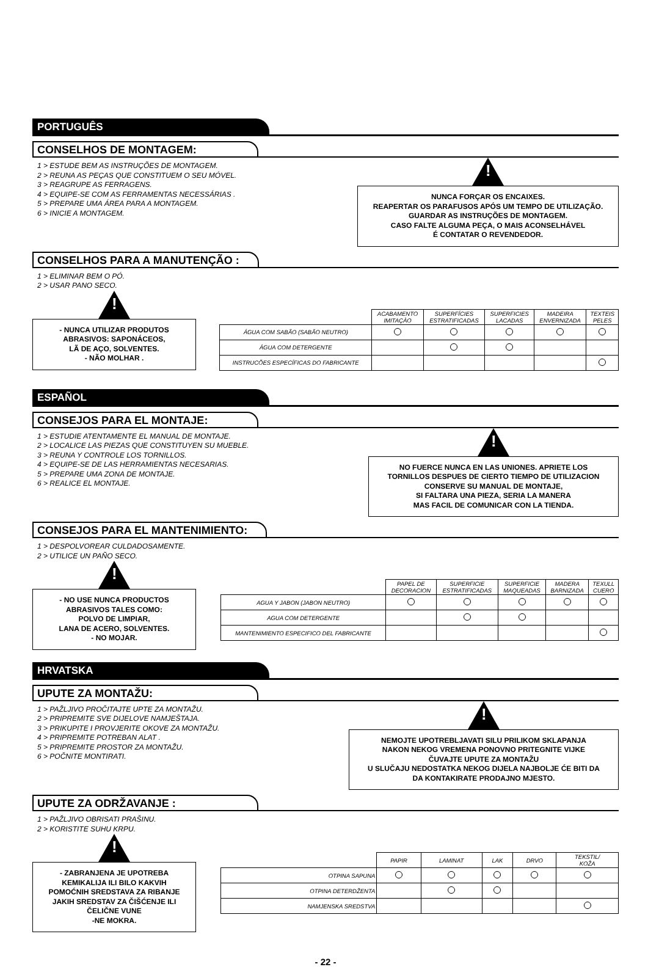PORTUGUÊS
CONSELHOS DE MONTAGEM:
1 > ESTUDE BEM AS INSTRUÇÕES DE MONTAGEM.
2 > REUNA AS PEÇAS QUE CONSTITUEM O SEU MÓVEL.
3 > REAGRUPE AS FERRAGENS.
4 > EQUIPE-SE COM AS FERRAMENTAS NECESSÁRIAS .
5 > PREPARE UMA ÁREA PARA A MONTAGEM.
6 > INICIE A MONTAGEM.
!
NUNCA FORÇAR OS ENCAIXES.
REAPERTAR OS PARAFUSOS APÓS UM TEMPO DE UTILIZAÇÃO.
GUARDAR AS INSTRUÇÕES DE MONTAGEM.
CASO FALTE ALGUMA PEÇA, O MAIS ACONSELHÁVEL
É CONTATAR O REVENDEDOR.
CONSELHOS PARA A MANUTENÇÃO :
1 > ELIMINAR BEM O PÓ.
2 > USAR PANO SECO.
!
- NUNCA UTILIZAR PRODUTOS
ABRASIVOS: SAPONÁCEOS,
LÃ DE AÇO, SOLVENTES.
- NÃO MOLHAR .
| | ACABAMENTO IMITAÇÀO | SUPERFÍCIES ESTRATIFICADAS | SUPERFICIES LACADAS | MADEIRA ENVERNIZADA | TEXTEIS PELES |
| --- | --- | --- | --- | --- | --- |
| ÁGUA COM SABÃO (SABÃO NEUTRO) | | | | | |
| ÁGUA COM DETERGENTE | | | | | |
| INSTRUCÕES ESPECÍFICAS DO FABRICANTE | | | | | |
ESPAÑOL
CONSEJOS PARA EL MONTAJE:
1 > ESTUDIE ATENTAMENTE EL MANUAL DE MONTAJE.
2 > LOCALICE LAS PIEZAS QUE CONSTITUYEN SU MUEBLE.
3 > REUNA Y CONTROLE LOS TORNILLOS.
4 > EQUIPE-SE DE LAS HERRAMIENTAS NECESARIAS.
5 > PREPARE UMA ZONA DE MONTAJE.
6 > REALICE EL MONTAJE.
!
NO FUERCE NUNCA EN LAS UNIONES. APRIETE LOS
TORNILLOS DESPUES DE CIERTO TIEMPO DE UTILIZACION
CONSERVE SU MANUAL DE MONTAJE,
SI FALTARA UNA PIEZA, SERIA LA MANERA
MAS FACIL DE COMUNICAR CON LA TIENDA.
CONSEJOS PARA EL MANTENIMIENTO:
1 > DESPOLVOREAR CULDADOSAMENTE.
2 > UTILICE UN PAÑO SECO.
!
- NO USE NUNCA PRODUCTOS
ABRASIVOS TALES COMO:
POLVO DE LIMPIAR,
LANA DE ACERO, SOLVENTES.
- NO MOJAR.
| | PAPEL DE DECORACION | SUPERFICIE ESTRATIFICADAS | SUPERFICIE MAQUEADAS | MADERA BARNIZADA | TEXULL CUERO |
| --- | --- | --- | --- | --- | --- |
| AGUA Y JABON (JABON NEUTRO) | | | | | |
| AGUA COM DETERGENTE | | | | | |
| MANTENIMIENTO ESPECIFICO DEL FABRICANTE | | | | | |
HRVATSKA
UPUTE ZA MONTAŽU:
1 > PAŽLJIVO PROČITAJTE UPTE ZA MONTAŽU.
2 > PRIPREMITE SVE DIJELOVE NAMJEŠTAJA.
3 > PRIKUPITE I PROVJERITE OKOVE ZA MONTAŽU.
4 > PRIPREMITE POTREBAN ALAT .
5 > PRIPREMITE PROSTOR ZA MONTAŽU.
6 > POČNITE MONTIRATI.
!
NEMOJTE UPOTREBLJAVATI SILU PRILIKOM SKLAPANJA
NAKON NEKOG VREMENA PONOVNO PRITEGNITE VIJKE
ČUVAJTE UPUTE ZA MONTAŽU
U SLUČAJU NEDOSTATKA NEKOG DIJELA NAJBOLJE ĆE BITI DA
DA KONTAKIRATE PRODAJNO MJESTO.
UPUTE ZA ODRŽAVANJE :
1 > PAŽLJIVO OBRISATI PRAŠINU.
2 > KORISTITE SUHU KRPU.
!
- ZABRANJENA JE UPOTREBA
KEMIKALIJA ILI BILO KAKVIH
POMOĆNIH SREDSTAVA ZA RIBANJE
JAKIH SREDSTAV ZA ČIŠĆENJE ILI
ČELIČNE VUNE
-NE MOKRA.
| | PAPIR | LAMINAT | LAK | DRVO | TEKSTIL/ KOŽA |
| --- | --- | --- | --- | --- | --- |
| OTPINA SAPUNA | | | | | |
| OTPINA DETERDŽENTA | | | | | |
| NAMJENSKA SREDSTVA | | | | | |
- 22 -